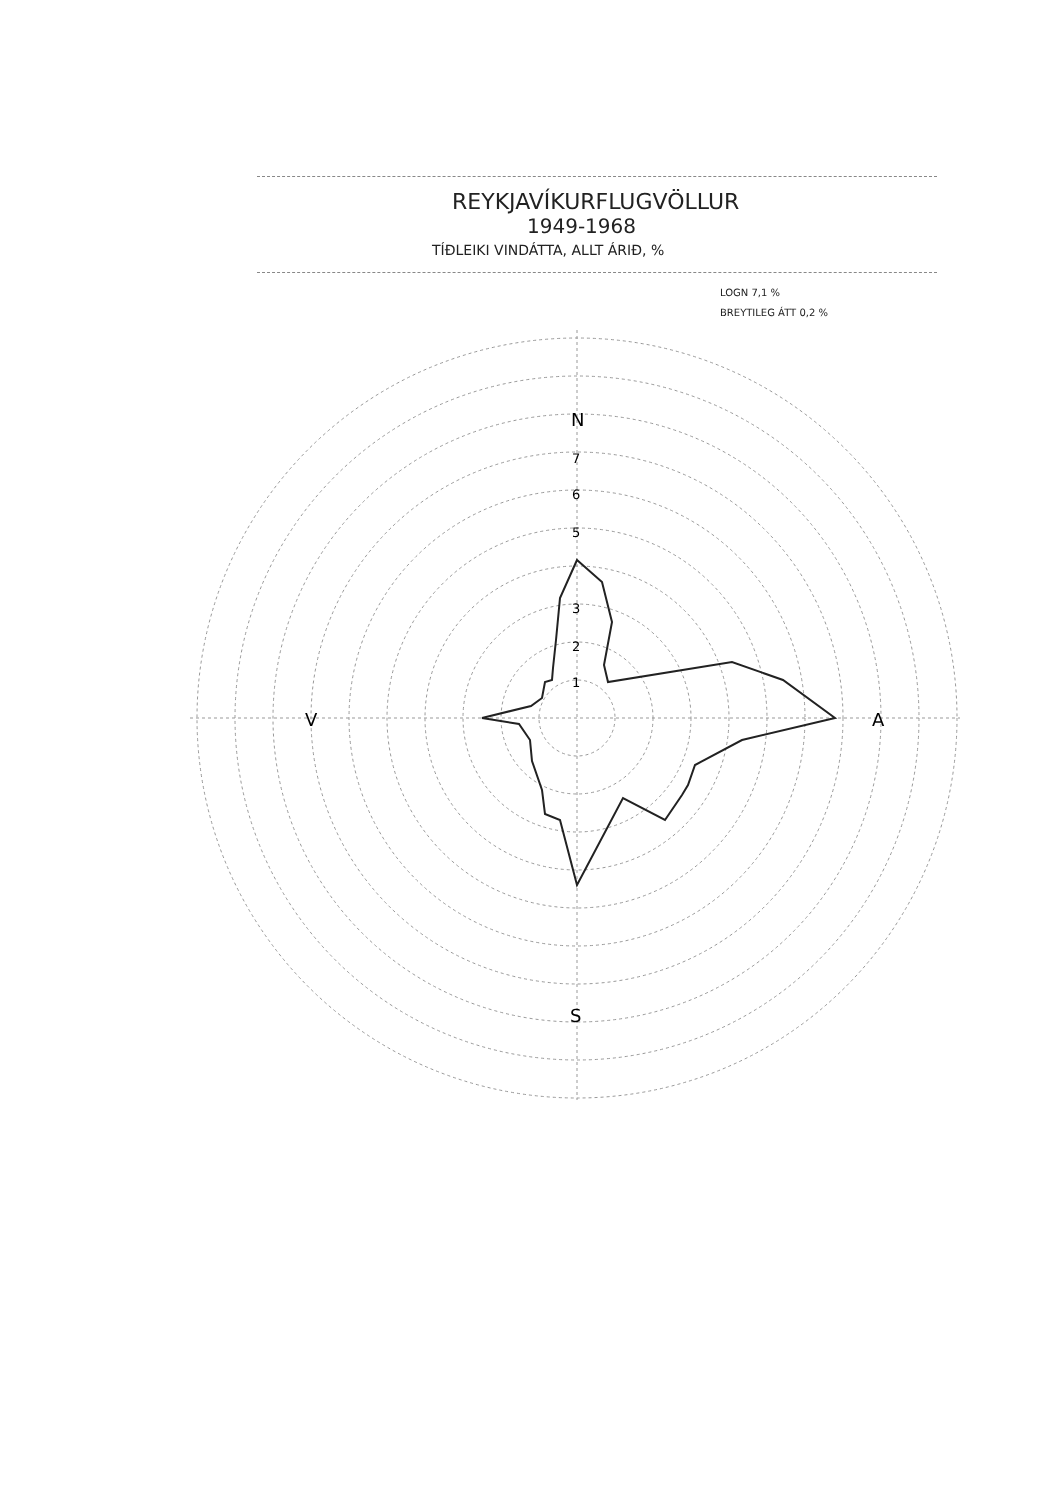REYKJAVÍKURFLUGVÖLLUR
1949-1968
TÍÐLEIKI VINDÁTTA, ALLT ÁRIÐ, %
LOGN 7,1 %
BREYTILEG ÁTT 0,2 %
N
S
V
A
7
6
5
3
2
1